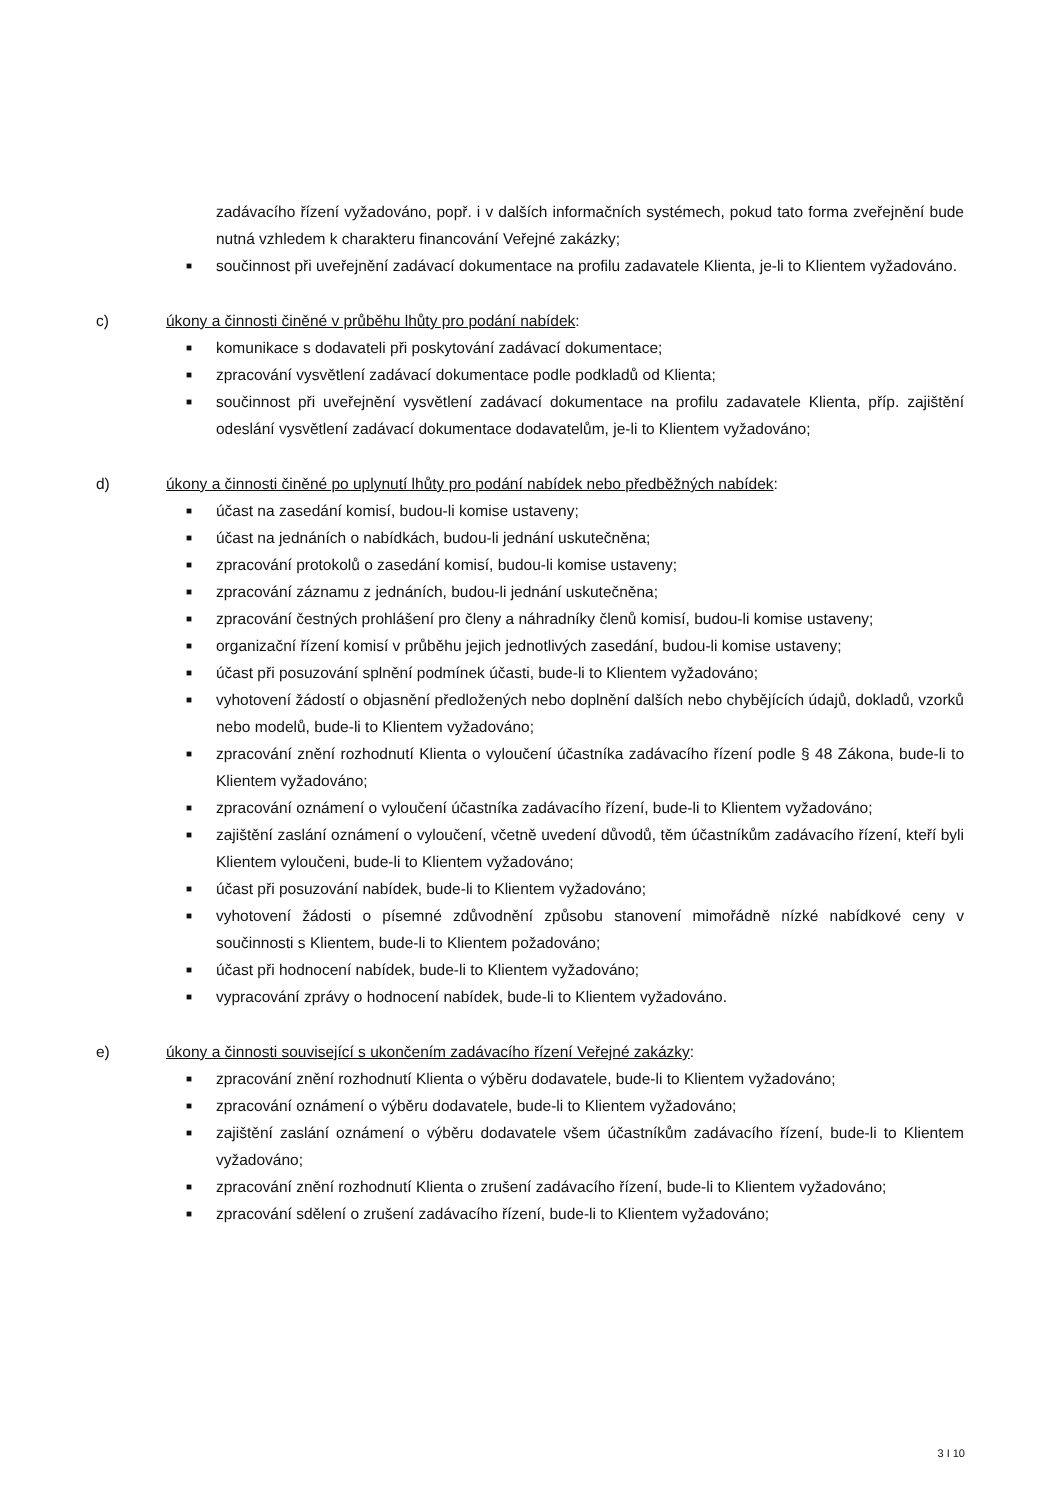zadávacího řízení vyžadováno, popř. i v dalších informačních systémech, pokud tato forma zveřejnění bude nutná vzhledem k charakteru financování Veřejné zakázky;
■ součinnost při uveřejnění zadávací dokumentace na profilu zadavatele Klienta, je-li to Klientem vyžadováno.
c) úkony a činnosti činěné v průběhu lhůty pro podání nabídek:
■ komunikace s dodavateli při poskytování zadávací dokumentace;
■ zpracování vysvětlení zadávací dokumentace podle podkladů od Klienta;
■ součinnost při uveřejnění vysvětlení zadávací dokumentace na profilu zadavatele Klienta, příp. zajištění odeslání vysvětlení zadávací dokumentace dodavatelům, je-li to Klientem vyžadováno;
d) úkony a činnosti činěné po uplynutí lhůty pro podání nabídek nebo předběžných nabídek:
■ účast na zasedání komisí, budou-li komise ustaveny;
■ účast na jednáních o nabídkách, budou-li jednání uskutečněna;
■ zpracování protokolů o zasedání komisí, budou-li komise ustaveny;
■ zpracování záznamu z jednáních, budou-li jednání uskutečněna;
■ zpracování čestných prohlášení pro členy a náhradníky členů komisí, budou-li komise ustaveny;
■ organizační řízení komisí v průběhu jejich jednotlivých zasedání, budou-li komise ustaveny;
■ účast při posuzování splnění podmínek účasti, bude-li to Klientem vyžadováno;
■ vyhotovení žádostí o objasnění předložených nebo doplnění dalších nebo chybějících údajů, dokladů, vzorků nebo modelů, bude-li to Klientem vyžadováno;
■ zpracování znění rozhodnutí Klienta o vyloučení účastníka zadávacího řízení podle § 48 Zákona, bude-li to Klientem vyžadováno;
■ zpracování oznámení o vyloučení účastníka zadávacího řízení, bude-li to Klientem vyžadováno;
■ zajištění zaslání oznámení o vyloučení, včetně uvedení důvodů, těm účastníkům zadávacího řízení, kteří byli Klientem vyloučeni, bude-li to Klientem vyžadováno;
■ účast při posuzování nabídek, bude-li to Klientem vyžadováno;
■ vyhotovení žádosti o písemné zdůvodnění způsobu stanovení mimořádně nízké nabídkové ceny v součinnosti s Klientem, bude-li to Klientem požadováno;
■ účast při hodnocení nabídek, bude-li to Klientem vyžadováno;
■ vypracování zprávy o hodnocení nabídek, bude-li to Klientem vyžadováno.
e) úkony a činnosti související s ukončením zadávacího řízení Veřejné zakázky:
■ zpracování znění rozhodnutí Klienta o výběru dodavatele, bude-li to Klientem vyžadováno;
■ zpracování oznámení o výběru dodavatele, bude-li to Klientem vyžadováno;
■ zajištění zaslání oznámení o výběru dodavatele všem účastníkům zadávacího řízení, bude-li to Klientem vyžadováno;
■ zpracování znění rozhodnutí Klienta o zrušení zadávacího řízení, bude-li to Klientem vyžadováno;
■ zpracování sdělení o zrušení zadávacího řízení, bude-li to Klientem vyžadováno;
3 I 10